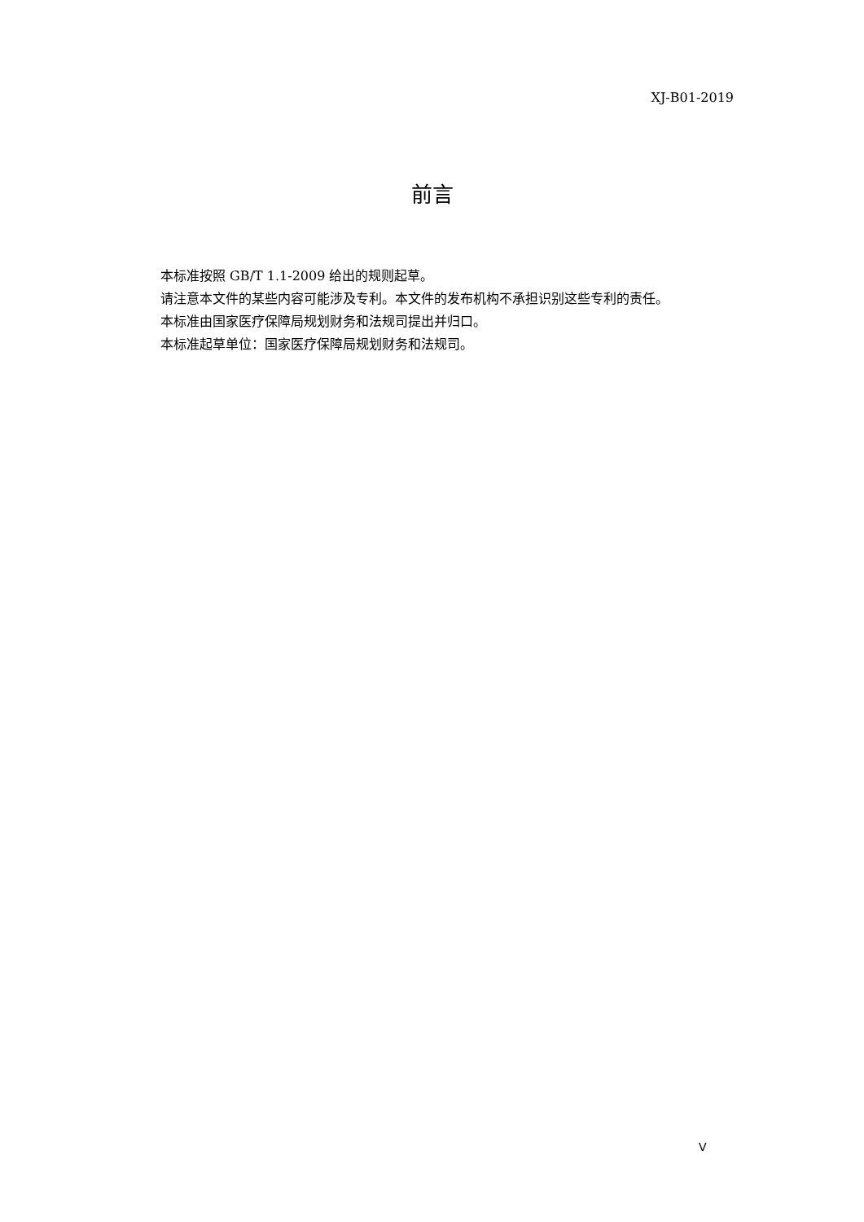XJ-B01-2019
前言
本标准按照 GB/T 1.1-2009 给出的规则起草。
请注意本文件的某些内容可能涉及专利。本文件的发布机构不承担识别这些专利的责任。
本标准由国家医疗保障局规划财务和法规司提出并归口。
本标准起草单位：国家医疗保障局规划财务和法规司。
V